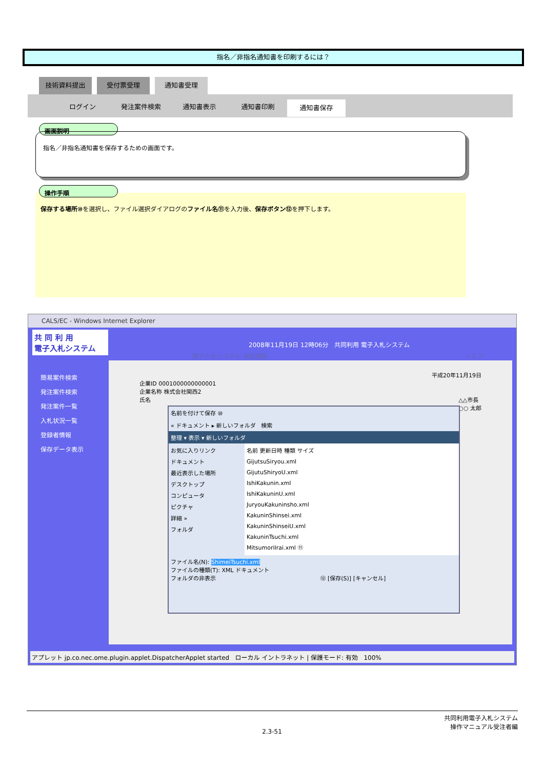指名／非指名通知書を印刷するには？
技術資料提出 受付票受理 通知書受理
ログイン 発注案件検索 通知書表示 通知書印刷
通知書保存
画面説明
指名／非指名通知書を保存するための画面です。
保存する場所⑩を選択し、ファイル選択ダイアログのファイル名⑪を入力後、保存ボタン⑫を押下します。
操作手順
CALS/EC - Windows Internet Explorer
共 同 利 用
電子入札システム
2008年11月19日 12時06分 共同利用 電子入札システム
電子入札システム 検証機能 ヘルプ
簡易案件検索
発注案件検索
発注案件一覧
入札状況一覧
登録者情報
保存データ表示
平成20年11月19日
企業ID 0001000000000001
企業名称 株式会社関西2
氏名 △△市長
○○ 太郎
名前を付けて保存 ⑩
« ドキュメント ▸ 新しいフォルダ 検索
整理 ▾ 表示 ▾ 新しいフォルダ
お気に入りリンク
ドキュメント
最近表示した場所
デスクトップ
コンピュータ
ピクチャ
詳細 »
フォルダ
名前 更新日時 種類 サイズ
GijutsuSiryou.xml
GijutuShiryoU.xml
IshiKakunin.xml
IshiKakuninU.xml
JuryouKakuninsho.xml
KakuninShinsei.xml
KakuninShinseiU.xml
KakuninTsuchi.xml
MitsumoriIrai.xml ⑪
ファイル名(N): ShimeiTsuchi.xml
ファイルの種類(T): XML ドキュメント
フォルダの非表示 ⑫ [保存(S)] [キャンセル]
アプレット jp.co.nec.ome.plugin.applet.DispatcherApplet started ローカル イントラネット | 保護モード: 有効 100%
共同利用電子入札システム
操作マニュアル受注者編
2.3-51